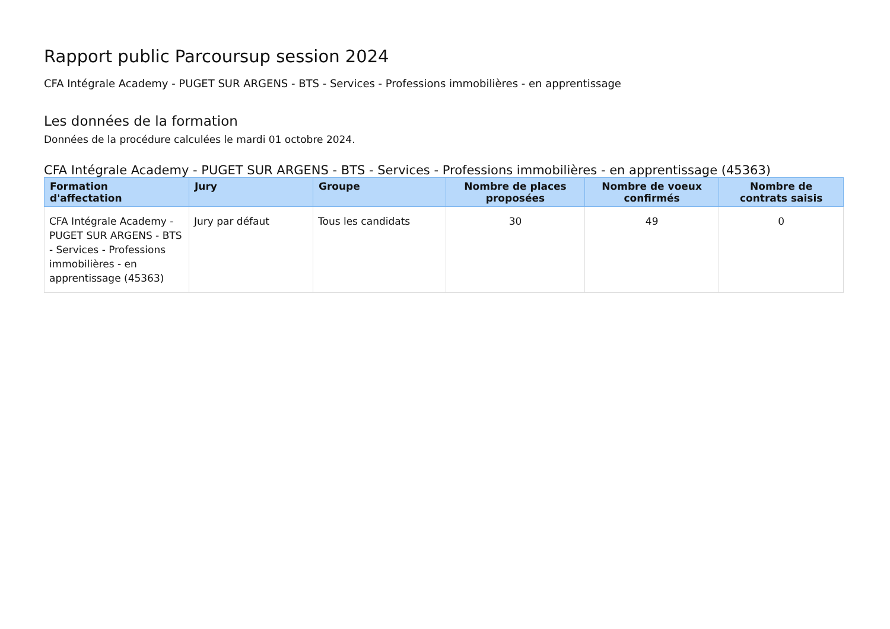Rapport public Parcoursup session 2024
CFA Intégrale Academy - PUGET SUR ARGENS - BTS - Services - Professions immobilières - en apprentissage
Les données de la formation
Données de la procédure calculées le mardi 01 octobre 2024.
CFA Intégrale Academy - PUGET SUR ARGENS - BTS - Services - Professions immobilières - en apprentissage (45363)
| Formation d'affectation | Jury | Groupe | Nombre de places proposées | Nombre de voeux confirmés | Nombre de contrats saisis |
| --- | --- | --- | --- | --- | --- |
| CFA Intégrale Academy - PUGET SUR ARGENS - BTS - Services - Professions immobilières - en apprentissage (45363) | Jury par défaut | Tous les candidats | 30 | 49 | 0 |